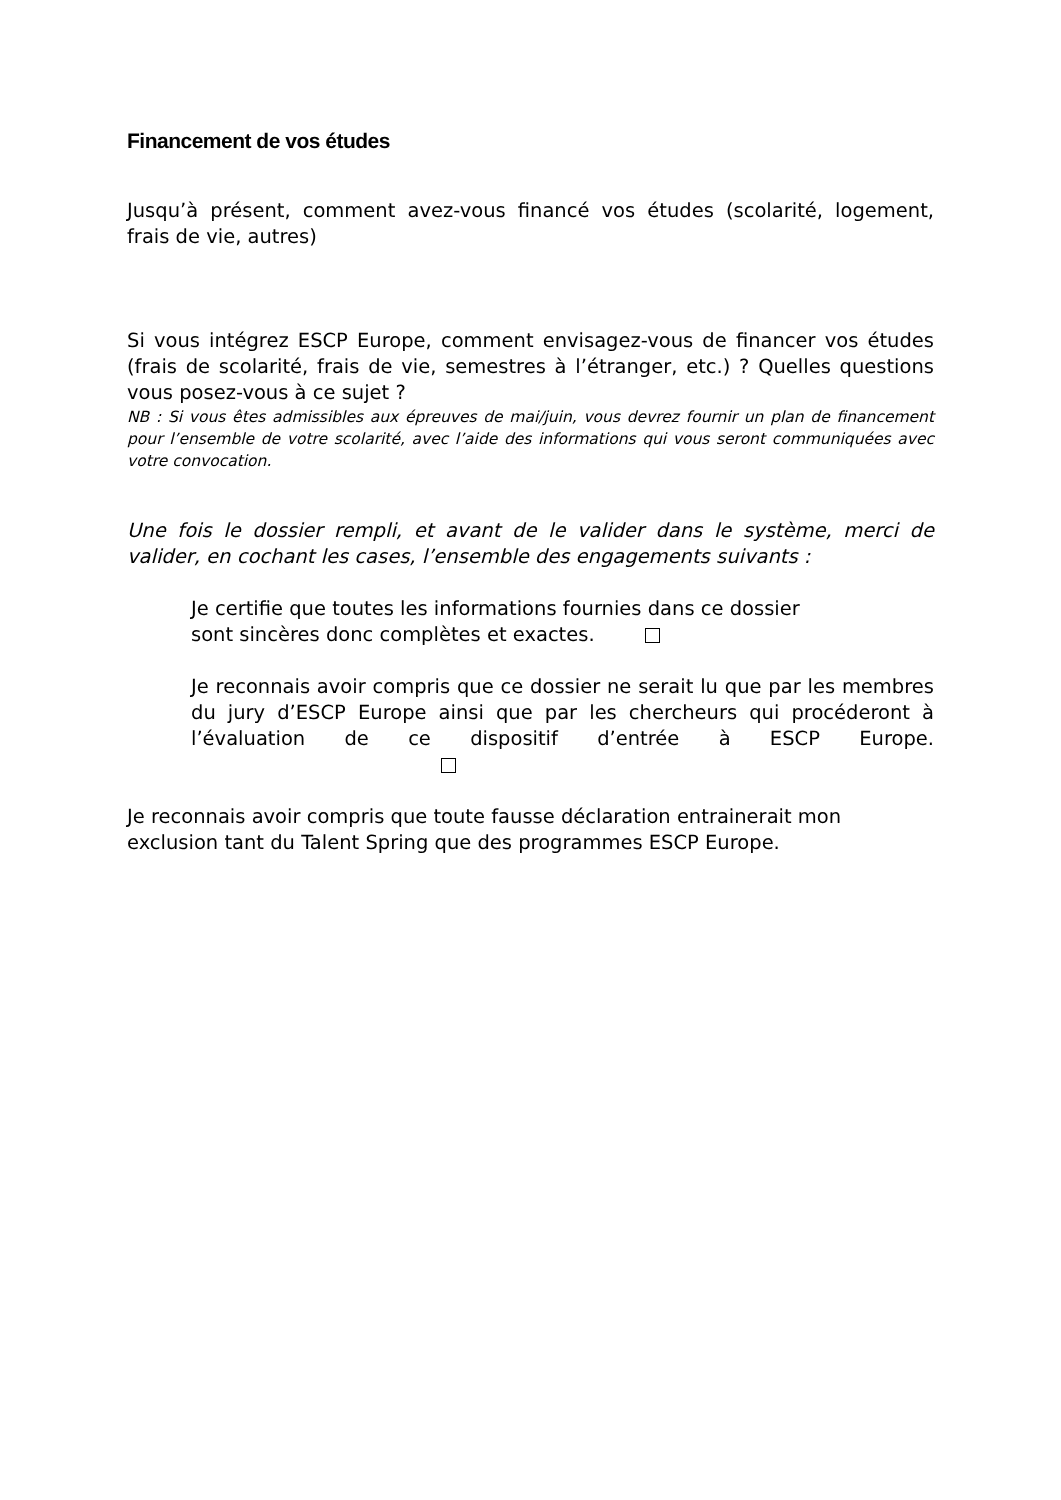Financement de vos études
Jusqu’à présent, comment avez-vous financé vos études (scolarité, logement, frais de vie, autres)
Si vous intégrez ESCP Europe, comment envisagez-vous de financer vos études (frais de scolarité, frais de vie, semestres à l’étranger, etc.) ? Quelles questions vous posez-vous à ce sujet ?
NB : Si vous êtes admissibles aux épreuves de mai/juin, vous devrez fournir un plan de financement pour l’ensemble de votre scolarité, avec l’aide des informations qui vous seront communiquées avec votre convocation.
Une fois le dossier rempli, et avant de le valider dans le système, merci de valider, en cochant les cases, l’ensemble des engagements suivants :
Je certifie que toutes les informations fournies dans ce dossier
sont sincères donc complètes et exactes.
Je reconnais avoir compris que ce dossier ne serait lu que par les membres du jury d’ESCP Europe ainsi que par les chercheurs qui procéderont à l’évaluation de ce dispositif d’entrée à ESCP Europe.
Je reconnais avoir compris que toute fausse déclaration entrainerait mon exclusion tant du Talent Spring que des programmes ESCP Europe.